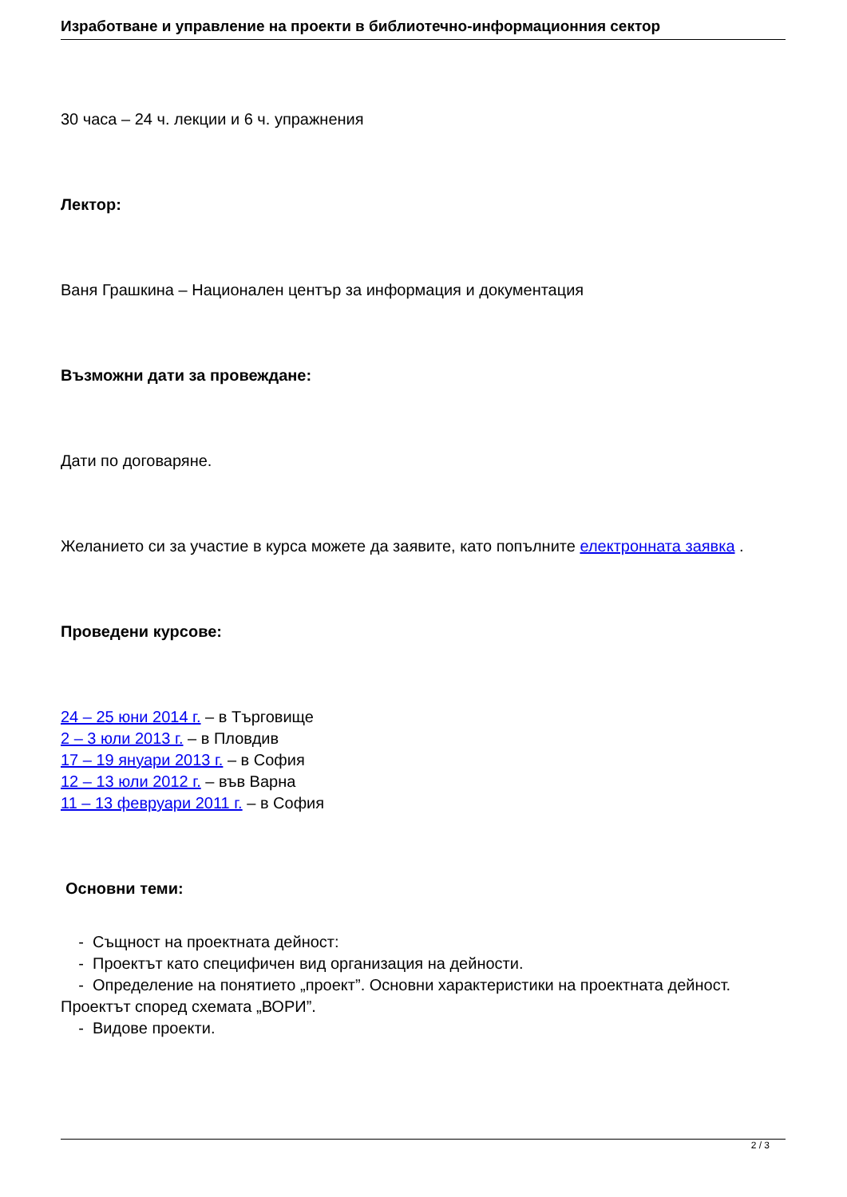Изработване и управление на проекти в библиотечно-информационния сектор
30 часа – 24 ч. лекции и 6 ч. упражнения
Лектор:
Ваня Грашкина – Национален център за информация и документация
Възможни дати за провеждане:
Дати по договаряне.
Желанието си за участие в курса можете да заявите, като попълните електронната заявка .
Проведени курсове:
24 – 25 юни 2014 г. – в Търговище
2 – 3 юли 2013 г. – в Пловдив
17 – 19 януари 2013 г. – в София
12 – 13 юли 2012 г. – във Варна
11 – 13 февруари 2011 г. – в София
Основни теми:
- Същност на проектната дейност:
- Проектът като специфичен вид организация на дейности.
- Определение на понятието „проект”. Основни характеристики на проектната дейност. Проектът според схемата „ВОРИ”.
- Видове проекти.
2 / 3